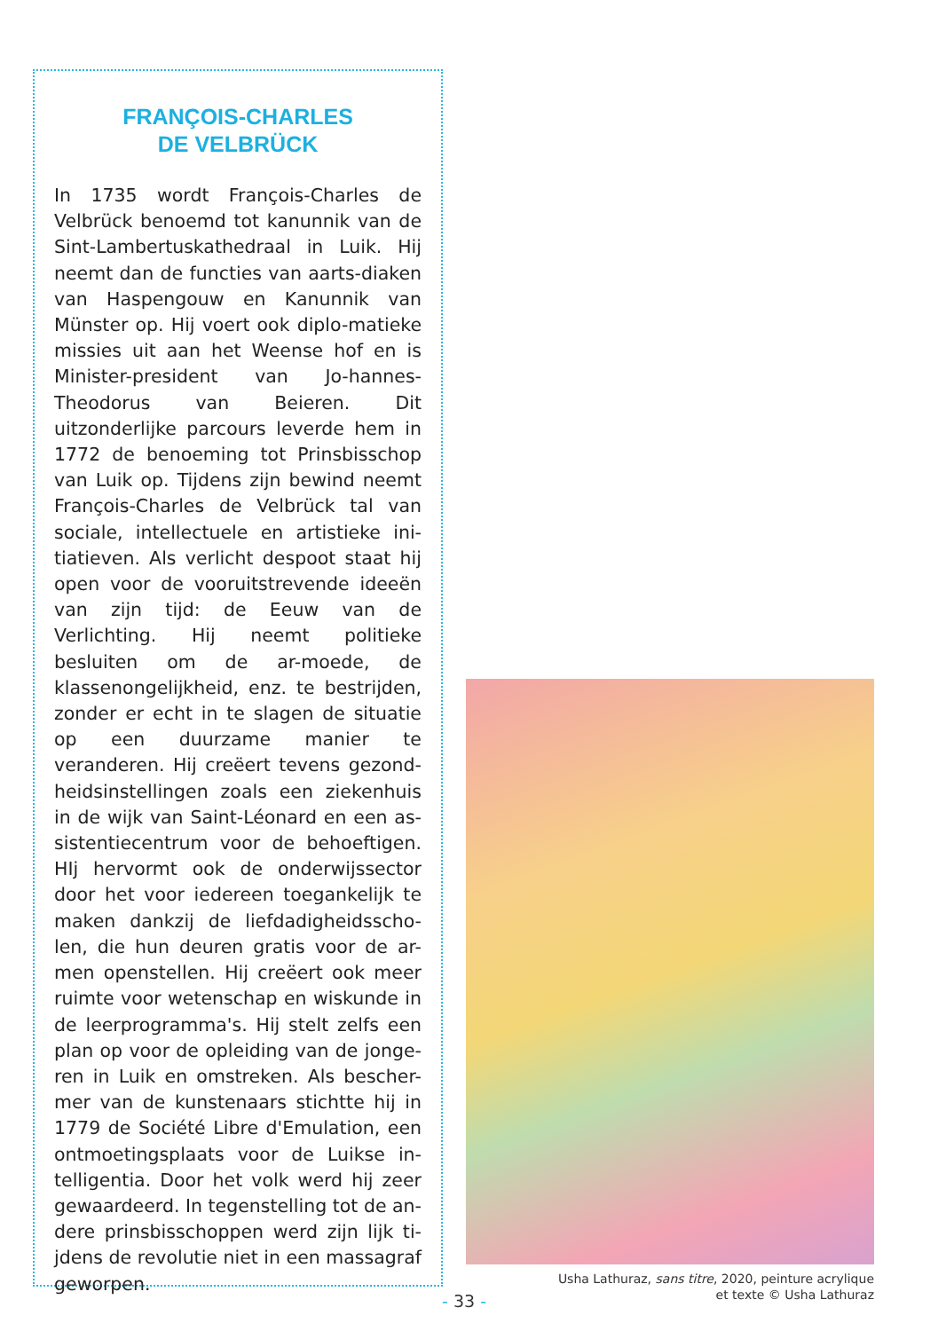FRANÇOIS-CHARLES
DE VELBRÜCK
In 1735 wordt François-Charles de Velbrück benoemd tot kanunnik van de Sint-Lambertuskathedraal in Luik. Hij neemt dan de functies van aarts-diaken van Haspengouw en Kanunnik van Münster op. Hij voert ook diplo-matieke missies uit aan het Weense hof en is Minister-president van Jo-hannes-Theodorus van Beieren. Dit uitzonderlijke parcours leverde hem in 1772 de benoeming tot Prinsbisschop van Luik op. Tijdens zijn bewind neemt François-Charles de Velbrück tal van sociale, intellectuele en artistieke ini-tiatieven. Als verlicht despoot staat hij open voor de vooruitstrevende ideeën van zijn tijd: de Eeuw van de Verlichting. Hij neemt politieke besluiten om de ar-moede, de klassenongelijkheid, enz. te bestrijden, zonder er echt in te slagen de situatie op een duurzame manier te veranderen. Hij creëert tevens gezond-heidsinstellingen zoals een ziekenhuis in de wijk van Saint-Léonard en een as-sistentiecentrum voor de behoeftigen. HIj hervormt ook de onderwijssector door het voor iedereen toegankelijk te maken dankzij de liefdadigheidsscho-len, die hun deuren gratis voor de ar-men openstellen. Hij creëert ook meer ruimte voor wetenschap en wiskunde in de leerprogramma's. Hij stelt zelfs een plan op voor de opleiding van de jonge-ren in Luik en omstreken. Als bescher-mer van de kunstenaars stichtte hij in 1779 de Société Libre d'Emulation, een ontmoetingsplaats voor de Luikse in-telligentia. Door het volk werd hij zeer gewaardeerd. In tegenstelling tot de an-dere prinsbisschoppen werd zijn lijk ti-jdens de revolutie niet in een massagraf geworpen.
Usha Lathuraz, sans titre, 2020, peinture acrylique
et texte © Usha Lathuraz
- 33 -